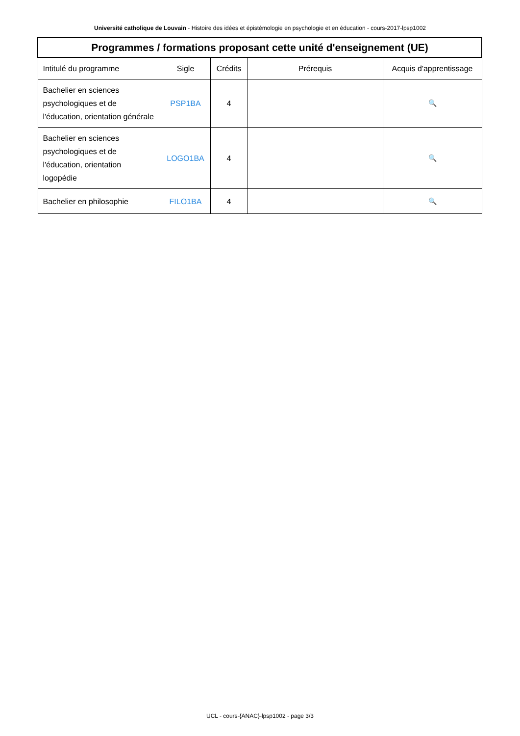Université catholique de Louvain - Histoire des idées et épistémologie en psychologie et en éducation - cours-2017-lpsp1002
| Programmes / formations proposant cette unité d'enseignement (UE) | | | | |
| --- | --- | --- | --- | --- |
| Intitulé du programme | Sigle | Crédits | Prérequis | Acquis d'apprentissage |
| Bachelier en sciences psychologiques et de l'éducation, orientation générale | PSP1BA | 4 | | 🔍 |
| Bachelier en sciences psychologiques et de l'éducation, orientation logopédie | LOGO1BA | 4 | | 🔍 |
| Bachelier en philosophie | FILO1BA | 4 | | 🔍 |
UCL - cours-{ANAC}-lpsp1002 - page 3/3